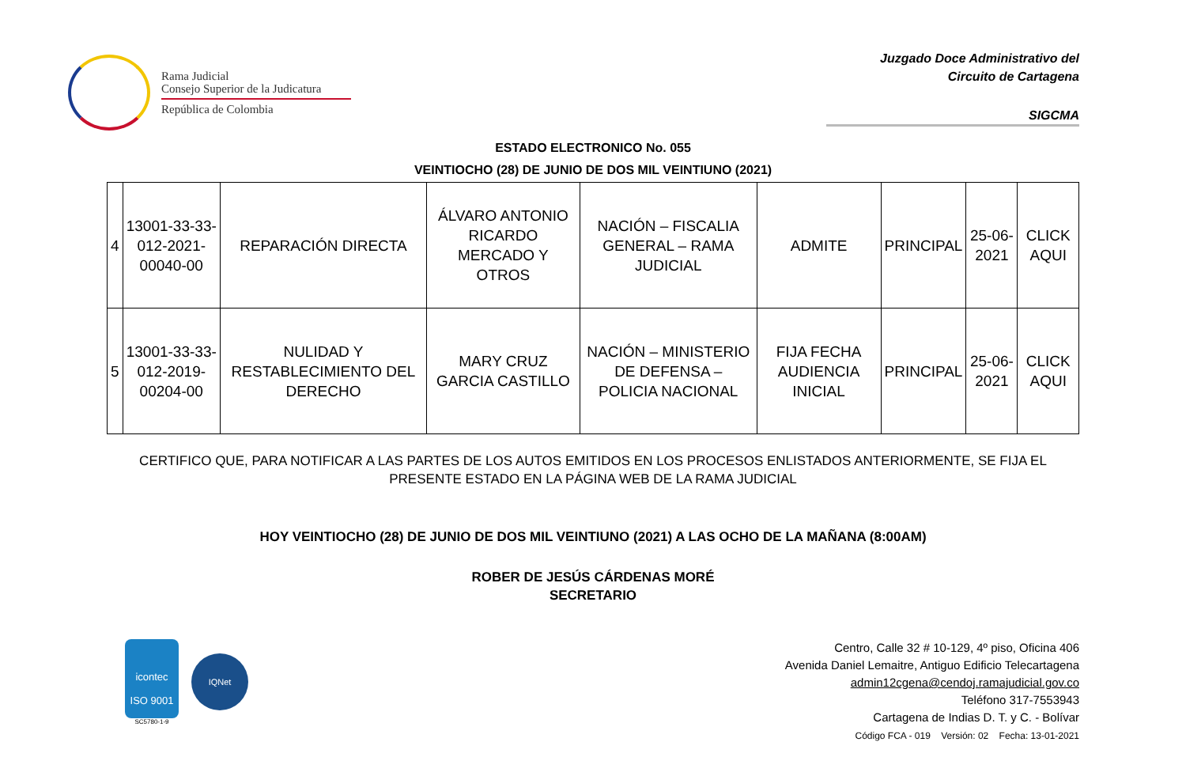Rama Judicial
Consejo Superior de la Judicatura
República de Colombia
Juzgado Doce Administrativo del
Circuito de Cartagena
SIGCMA
ESTADO ELECTRONICO No. 055
VEINTIOCHO (28) DE JUNIO DE DOS MIL VEINTIUNO (2021)
| 4 | 13001-33-33-012-2021-00040-00 | REPARACIÓN DIRECTA | ÁLVARO ANTONIO RICARDO MERCADO Y OTROS | NACIÓN – FISCALIA GENERAL – RAMA JUDICIAL | ADMITE | PRINCIPAL | 25-06-2021 | CLICK AQUI |
| 5 | 13001-33-33-012-2019-00204-00 | NULIDAD Y RESTABLECIMIENTO DEL DERECHO | MARY CRUZ GARCIA CASTILLO | NACIÓN – MINISTERIO DE DEFENSA – POLICIA NACIONAL | FIJA FECHA AUDIENCIA INICIAL | PRINCIPAL | 25-06-2021 | CLICK AQUI |
CERTIFICO QUE, PARA NOTIFICAR A LAS PARTES DE LOS AUTOS EMITIDOS EN LOS PROCESOS ENLISTADOS ANTERIORMENTE, SE FIJA EL PRESENTE ESTADO EN LA PÁGINA WEB DE LA RAMA JUDICIAL
HOY VEINTIOCHO (28) DE JUNIO DE DOS MIL VEINTIUNO (2021) A LAS OCHO DE LA MAÑANA (8:00AM)
ROBER DE JESÚS CÁRDENAS MORÉ
SECRETARIO
icontec
ISO 9001
SC5780-1-9
IQNet
Centro, Calle 32 # 10-129, 4º piso, Oficina 406
Avenida Daniel Lemaitre, Antiguo Edificio Telecartagena
admin12cgena@cendoj.ramajudicial.gov.co
Teléfono 317-7553943
Cartagena de Indias D. T. y C. - Bolívar
Código FCA - 019 Versión: 02 Fecha: 13-01-2021